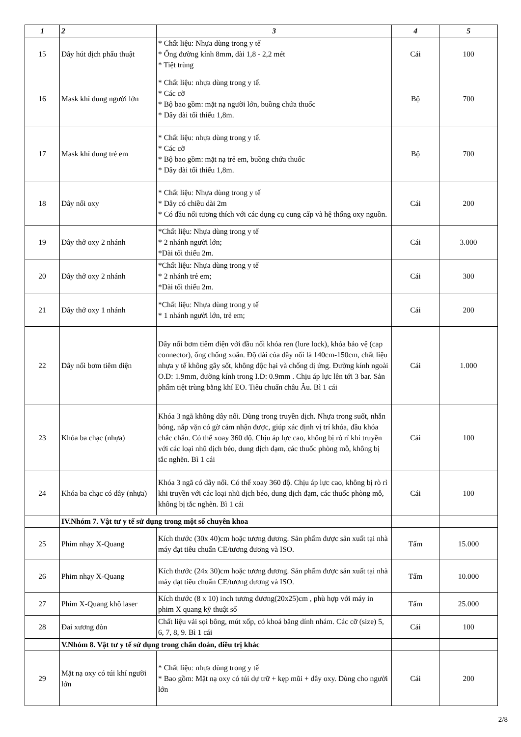| 1 | 2 | 3 | 4 | 5 |
| --- | --- | --- | --- | --- |
| 15 | Dây hút dịch phẩu thuật | * Chất liệu: Nhựa dùng trong y tế * Ống đường kính 8mm, dài 1,8 - 2,2 mét * Tiệt trùng | Cái | 100 |
| 16 | Mask khí dung người lớn | * Chất liệu: nhựa dùng trong y tế. * Các cỡ * Bộ bao gồm: mặt nạ người lớn, buồng chứa thuốc * Dây dài tối thiểu 1,8m. | Bộ | 700 |
| 17 | Mask khí dung trẻ em | * Chất liệu: nhựa dùng trong y tế. * Các cỡ * Bộ bao gồm: mặt nạ trẻ em, buồng chứa thuốc * Dây dài tối thiểu 1,8m. | Bộ | 700 |
| 18 | Dây nối oxy | * Chất liệu: Nhựa dùng trong y tế * Dây có chiều dài 2m * Có đầu nối tương thích với các dụng cụ cung cấp và hệ thống oxy nguồn. | Cái | 200 |
| 19 | Dây thở oxy 2 nhánh | *Chất liệu: Nhựa dùng trong y tế * 2 nhánh người lớn; *Dài tối thiểu 2m. | Cái | 3.000 |
| 20 | Dây thở oxy 2 nhánh | *Chất liệu: Nhựa dùng trong y tế * 2 nhánh trẻ em; *Dài tối thiểu 2m. | Cái | 300 |
| 21 | Dây thở oxy 1 nhánh | *Chất liệu: Nhựa dùng trong y tế * 1 nhánh người lớn, trẻ em; | Cái | 200 |
| 22 | Dây nối bơm tiêm điện | Dây nối bơm tiêm điện với đầu nối khóa ren (lure lock), khóa bảo vệ (cap connector), ống chống xoắn. Độ dài của dây nối là 140cm-150cm, chất liệu nhựa y tế không gây sốt, không độc hại và chống dị ứng. Đường kính ngoài O.D: 1.9mm, đường kính trong I.D: 0.9mm . Chịu áp lực lên tới 3 bar. Sản phẩm tiệt trùng bằng khí EO. Tiêu chuẩn châu Âu. Bì 1 cái | Cái | 1.000 |
| 23 | Khóa ba chạc (nhựa) | Khóa 3 ngã không dây nối. Dùng trong truyền dịch. Nhựa trong suốt, nhẵn bóng, nắp vặn có gờ cảm nhận được, giúp xác định vị trí khóa, đầu khóa chắc chắn. Có thể xoay 360 độ. Chịu áp lực cao, không bị rò rỉ khi truyền với các loại nhũ dịch béo, dung dịch đạm, các thuốc phòng mỗ, không bị tắc nghẽn. Bì 1 cái | Cái | 100 |
| 24 | Khóa ba chạc có dây (nhựa) | Khóa 3 ngã có dây nối. Có thể xoay 360 độ. Chịu áp lực cao, không bị rò rỉ khi truyền với các loại nhũ dịch béo, dung dịch đạm, các thuốc phòng mỗ, không bị tắc nghẽn. Bì 1 cái | Cái | 100 |
| | IV.Nhóm 7. Vật tư y tế sử dụng trong một số chuyên khoa | | | |
| 25 | Phim nhạy X-Quang | Kích thước (30x 40)cm hoặc tương đương. Sản phẩm được sản xuất tại nhà máy đạt tiêu chuẩn CE/tương đương và ISO. | Tấm | 15.000 |
| 26 | Phim nhạy X-Quang | Kích thước (24x 30)cm hoặc tương đương. Sản phẩm được sản xuất tại nhà máy đạt tiêu chuẩn CE/tương đương và ISO. | Tấm | 10.000 |
| 27 | Phim X-Quang khô laser | Kích thước (8 x 10) inch tương đương(20x25)cm , phù hợp với máy in phim X quang kỹ thuật số | Tấm | 25.000 |
| 28 | Đai xương đòn | Chất liệu vải sọi bông, mút xốp, có khoá băng dính nhám. Các cỡ (size) 5, 6, 7, 8, 9. Bì 1 cái | Cái | 100 |
| | V.Nhóm 8. Vật tư y tế sử dụng trong chẩn đoán, điều trị khác | | | |
| 29 | Mặt nạ oxy có túi khí người lớn | * Chất liệu: nhựa dùng trong y tế * Bao gồm: Mặt nạ oxy có túi dự trữ + kẹp mũi + dây oxy. Dùng cho người lớn | Cái | 200 |
2/8